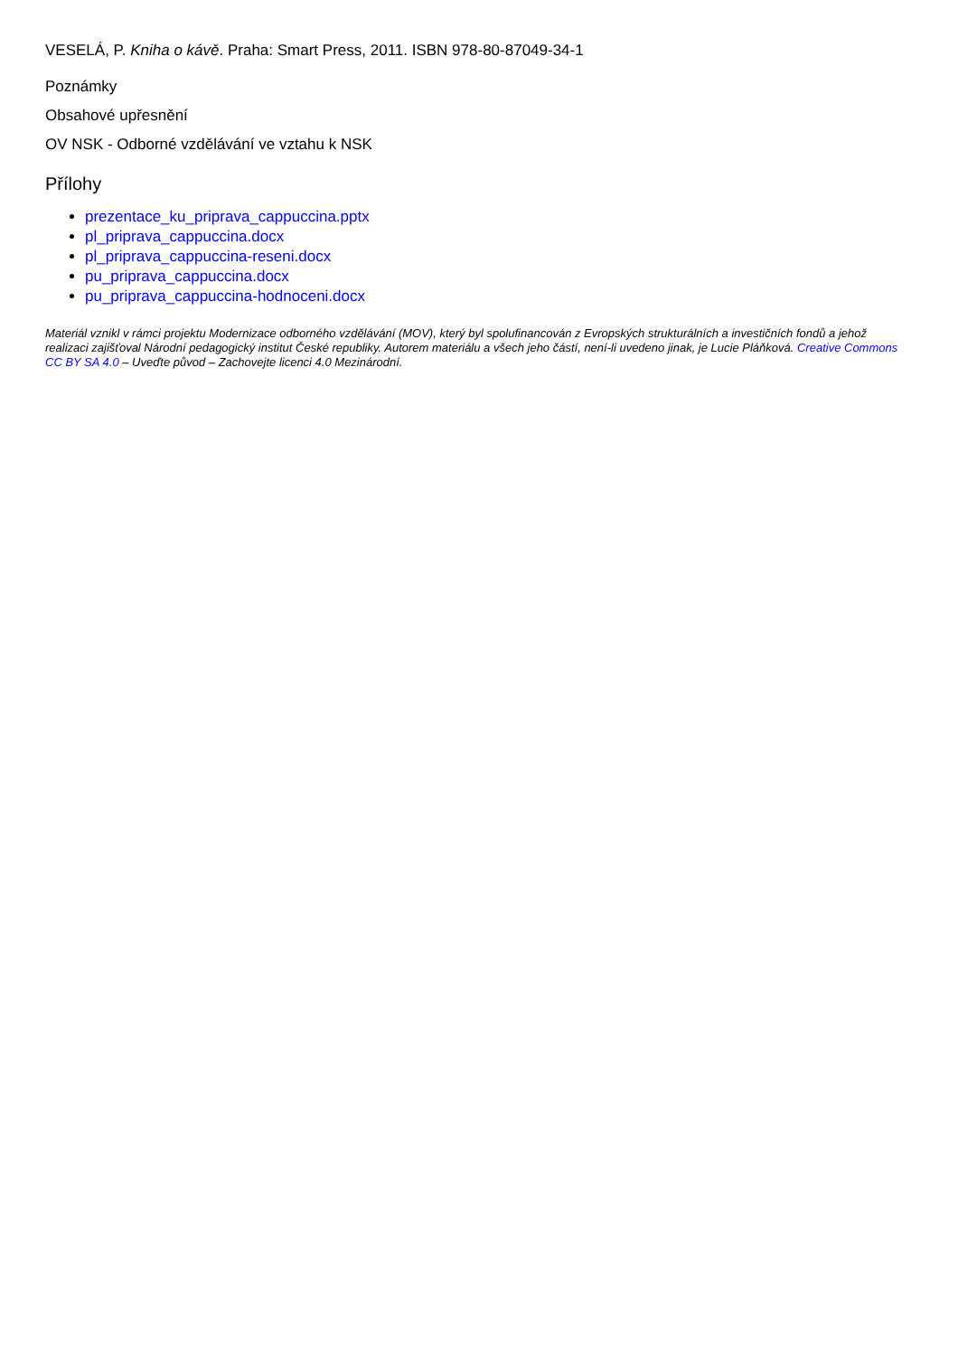VESELÁ, P. Kniha o kávě. Praha: Smart Press, 2011. ISBN 978-80-87049-34-1
Poznámky
Obsahové upřesnění
OV NSK - Odborné vzdělávání ve vztahu k NSK
Přílohy
prezentace_ku_priprava_cappuccina.pptx
pl_priprava_cappuccina.docx
pl_priprava_cappuccina-reseni.docx
pu_priprava_cappuccina.docx
pu_priprava_cappuccina-hodnoceni.docx
Materiál vznikl v rámci projektu Modernizace odborného vzdělávání (MOV), který byl spolufinancován z Evropských strukturálních a investičních fondů a jehož realizaci zajišťoval Národní pedagogický institut České republiky. Autorem materiálu a všech jeho částí, není-li uvedeno jinak, je Lucie Pláňková. Creative Commons CC BY SA 4.0 – Uveďte původ – Zachovejte licenci 4.0 Mezinárodní.